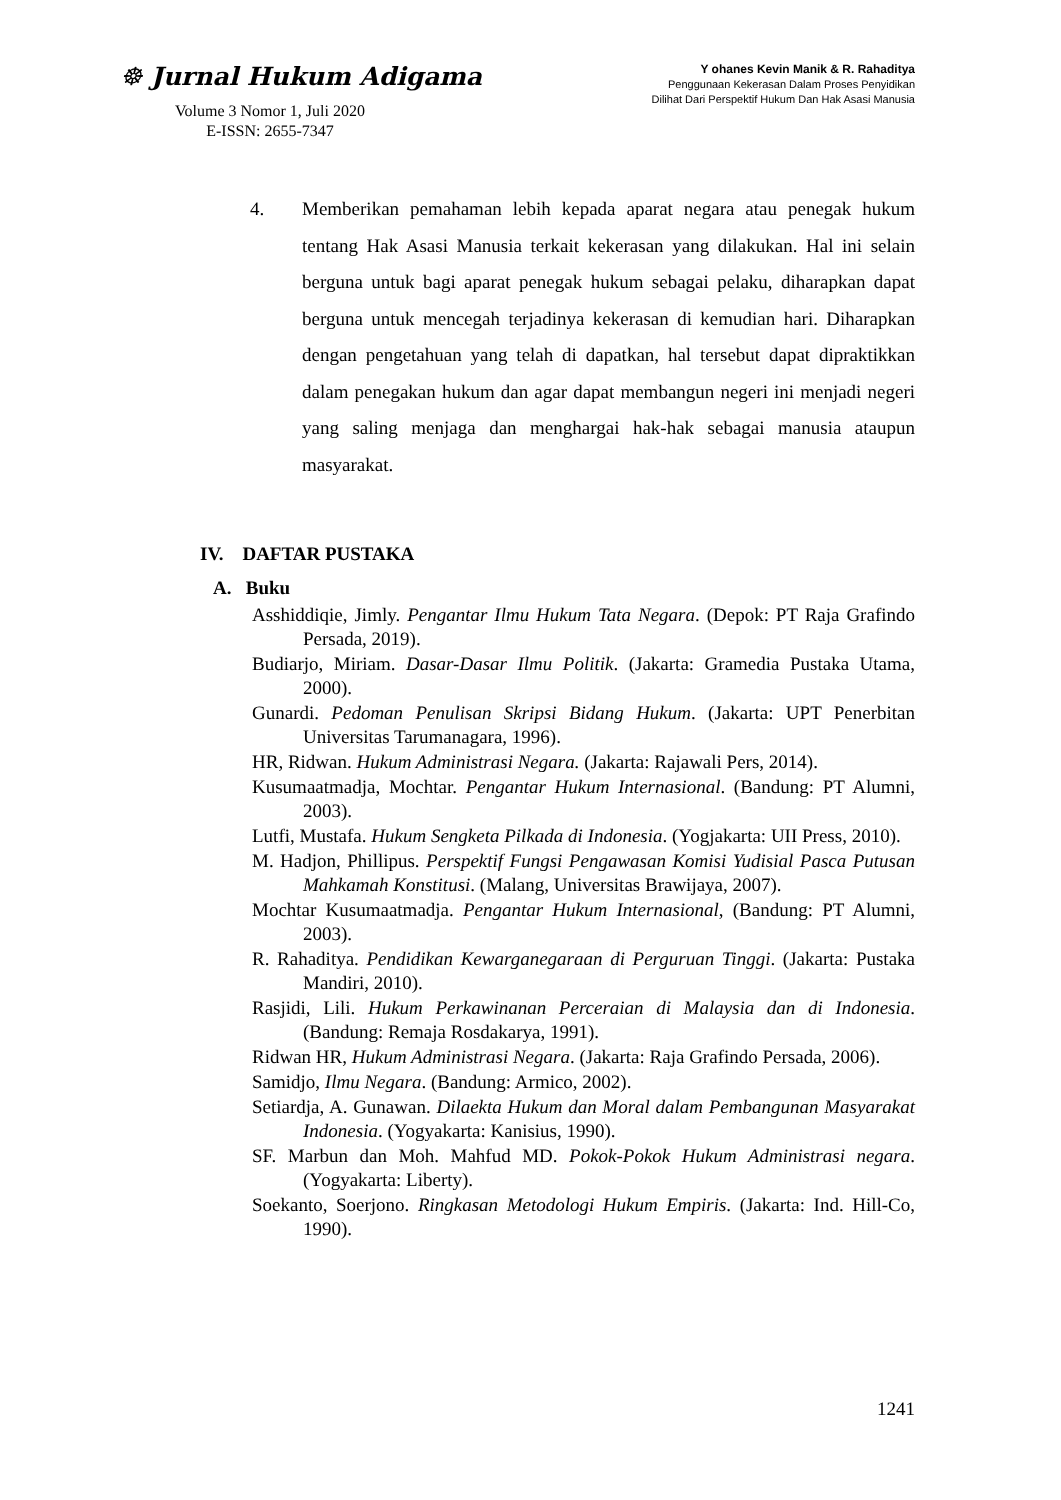☸ Jurnal Hukum Adigama
Volume 3 Nomor 1, Juli 2020
E-ISSN: 2655-7347
Y ohanes Kevin Manik & R. Rahaditya
Penggunaan Kekerasan Dalam Proses Penyidikan
Dilihat Dari Perspektif Hukum Dan Hak Asasi Manusia
4. Memberikan pemahaman lebih kepada aparat negara atau penegak hukum tentang Hak Asasi Manusia terkait kekerasan yang dilakukan. Hal ini selain berguna untuk bagi aparat penegak hukum sebagai pelaku, diharapkan dapat berguna untuk mencegah terjadinya kekerasan di kemudian hari. Diharapkan dengan pengetahuan yang telah di dapatkan, hal tersebut dapat dipraktikkan dalam penegakan hukum dan agar dapat membangun negeri ini menjadi negeri yang saling menjaga dan menghargai hak-hak sebagai manusia ataupun masyarakat.
IV. DAFTAR PUSTAKA
A. Buku
Asshiddiqie, Jimly. Pengantar Ilmu Hukum Tata Negara. (Depok: PT Raja Grafindo Persada, 2019).
Budiarjo, Miriam. Dasar-Dasar Ilmu Politik. (Jakarta: Gramedia Pustaka Utama, 2000).
Gunardi. Pedoman Penulisan Skripsi Bidang Hukum. (Jakarta: UPT Penerbitan Universitas Tarumanagara, 1996).
HR, Ridwan. Hukum Administrasi Negara. (Jakarta: Rajawali Pers, 2014).
Kusumaatmadja, Mochtar. Pengantar Hukum Internasional. (Bandung: PT Alumni, 2003).
Lutfi, Mustafa. Hukum Sengketa Pilkada di Indonesia. (Yogjakarta: UII Press, 2010).
M. Hadjon, Phillipus. Perspektif Fungsi Pengawasan Komisi Yudisial Pasca Putusan Mahkamah Konstitusi. (Malang, Universitas Brawijaya, 2007).
Mochtar Kusumaatmadja. Pengantar Hukum Internasional, (Bandung: PT Alumni, 2003).
R. Rahaditya. Pendidikan Kewarganegaraan di Perguruan Tinggi. (Jakarta: Pustaka Mandiri, 2010).
Rasjidi, Lili. Hukum Perkawinanan Perceraian di Malaysia dan di Indonesia. (Bandung: Remaja Rosdakarya, 1991).
Ridwan HR, Hukum Administrasi Negara. (Jakarta: Raja Grafindo Persada, 2006).
Samidjo, Ilmu Negara. (Bandung: Armico, 2002).
Setiardja, A. Gunawan. Dilaekta Hukum dan Moral dalam Pembangunan Masyarakat Indonesia. (Yogyakarta: Kanisius, 1990).
SF. Marbun dan Moh. Mahfud MD. Pokok-Pokok Hukum Administrasi negara. (Yogyakarta: Liberty).
Soekanto, Soerjono. Ringkasan Metodologi Hukum Empiris. (Jakarta: Ind. Hill-Co, 1990).
1241